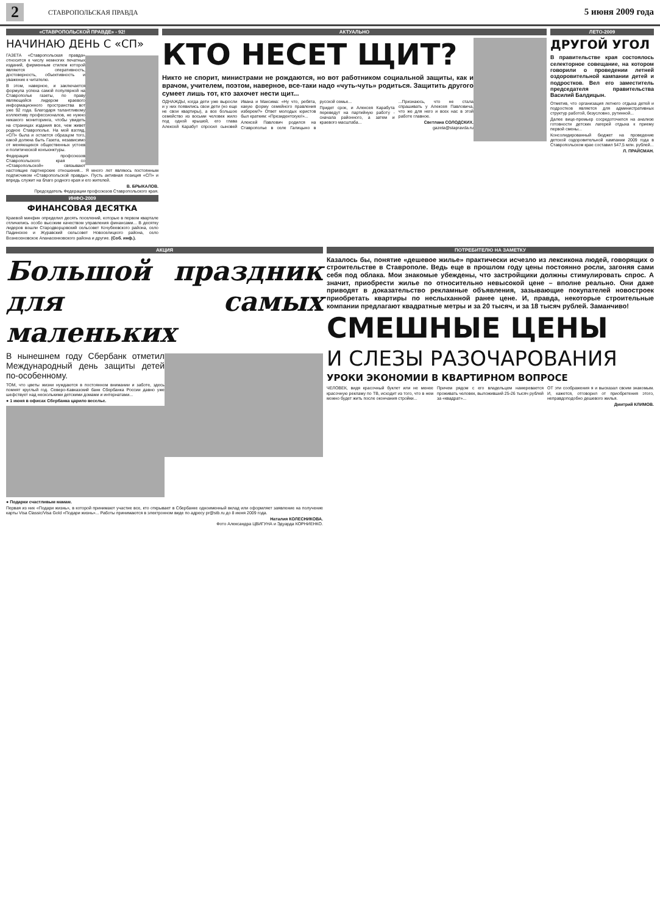2 СТАВРОПОЛЬСКАЯ ПРАВДА 5 июня 2009 года
«СТАВРОПОЛЬСКОЙ ПРАВДЕ» - 92!
НАЧИНАЮ ДЕНЬ С «СП»
ГАЗЕТА «Ставропольская правда» относится к числу немногих печатных изданий, фирменным стилем которой являются оперативность, достоверность, объективность и уважение к читателю.
В этом, наверное, и заключается формула успеха самой популярной на Ставрополье газеты, по праву являющейся лидером краевого информационного пространства вот уже 92 года. Благодаря талантливому коллективу профессионалов, не нужно никакого мониторинга, чтобы увидеть на страницах издания все, чем живет родное Ставрополье. На мой взгляд, «СП» была и остается образцом того, какой должна быть Газета, независимо от меняющихся общественных устоев и политической конъюнктуры.
Федерация профсоюзов Ставропольского края со «Ставропольской» связывают настоящие партнерские отношения... Я много лет являюсь постоянным подписчиком «Ставропольской правды». Пусть активная позиция «СП» и впредь служит на благо родного края и его жителей.
В. БРЫКАЛОВ.
Председатель Федерации профсоюзов Ставропольского края.
ИНФО-2009
ФИНАНСОВАЯ ДЕСЯТКА
Краевой минфин определил десять поселений, которые в первом квартале отличились особо высоким качеством управления финансами... В десятку лидеров вошли Стародворцовский сельсовет Кочубеевского района, село Падинское и Журавский сельсовет Новоселицкого района, село Вознесеновское Апанасенковского района и другие. (Соб. инф.).
АКТУАЛЬНО
КТО НЕСЕТ ЩИТ?
Никто не спорит, министрами не рождаются, но вот работником социальной защиты, как и врачом, учителем, поэтом, наверное, все-таки надо «чуть-чуть» родиться. Защитить другого сумеет лишь тот, кто захочет нести щит...
ОДНАЖДЫ, когда дети уже выросли и у них появились свои дети (но еще не свои квартиры), а все большое семейство из восьми человек жило под одной крышей, его глава Алексей Карабут спросил сыновей Ивана и Максима: «Ну что, ребята, какую форму семейного правления изберем?» Ответ молодых юристов был кратким: «Президентскую!»...
Алексей Павлович родился на Ставрополье в селе Галицыно в русской семье...
Придет срок, и Алексея Карабута переведут на партийную работу - сначала районного, а затем и краевого масштаба...
...Признаюсь, что не стала спрашивать у Алексея Павловича, что же для него и всех нас в этой работе главное.
Светлана СОЛОДСКИХ.
gazeta@stapravda.ru
ЛЕТО-2009
ДРУГОЙ УГОЛ
В правительстве края состоялось селекторное совещание, на котором говорили о проведении летней оздоровительной кампании детей и подростков. Вел его заместитель председателя правительства Василий Балдицын.
Отметив, что организация летнего отдыха детей и подростков является для административных структур работой, безусловно, рутинной...
Далее вице-премьер сосредоточился на анализе готовности детских лагерей отдыха к приему первой смены...
Консолидированный бюджет на проведение детской оздоровительной кампании 2009 года в Ставропольском крае составил 547,5 млн. рублей...
Л. ПРАЙСМАН.
АКЦИЯ
Большой праздник для самых маленьких
В нынешнем году Сбербанк отметил Международный день защиты детей по-особенному.
ТОМ, что цветы жизни нуждаются в постоянном внимании и заботе, здесь помнят круглый год. Северо-Кавказский банк Сбербанка России давно уже шефствует над несколькими детскими домами и интернатами...
● 1 июня в офисах Сбербанка царило веселье.
● Подарки счастливым мамам.
Первая из них «Подари жизнь», в которой принимают участие все, кто открывает в Сбербанке одноименный вклад или оформляет заявление на получение карты Visa Classic/Visa Gold «Подари жизнь»... Работы принимаются в электронном виде по адресу pr@stb.ru до 8 июня 2009 года.
Наталия КОЛЕСНИКОВА.
Фото Александра ЦВИГУНА и Эдуарда КОРНИЕНКО.
ПОТРЕБИТЕЛЮ НА ЗАМЕТКУ
Казалось бы, понятие «дешевое жилье» практически исчезло из лексикона людей, говорящих о строительстве в Ставрополе. Ведь еще в прошлом году цены постоянно росли, загоняя сами себя под облака. Мои знакомые убеждены, что застройщики должны стимулировать спрос. А значит, приобрести жилье по относительно невысокой цене – вполне реально. Они даже приводят в доказательство рекламные объявления, зазывающие покупателей новостроек приобретать квартиры по неслыханной ранее цене. И, правда, некоторые строительные компании предлагают квадратные метры и за 20 тысяч, и за 18 тысяч рублей. Заманчиво!
СМЕШНЫЕ ЦЕНЫ
И СЛЕЗЫ РАЗОЧАРОВАНИЯ
УРОКИ ЭКОНОМИИ В КВАРТИРНОМ ВОПРОСЕ
ЧЕЛОВЕК, видя красочный буклет или не менее красочную рекламу по ТВ, исходит из того, что в нем можно будет жить после окончания стройки...
Причем рядом с его владельцем намеревается проживать человек, выложивший 25-26 тысяч рублей за «квадрат»...
ОТ эти соображения я и высказал своим знакомым. И, кажется, отговорил от приобретения этого, неправдоподобно дешевого жилья.
Дмитрий КЛИМОВ.